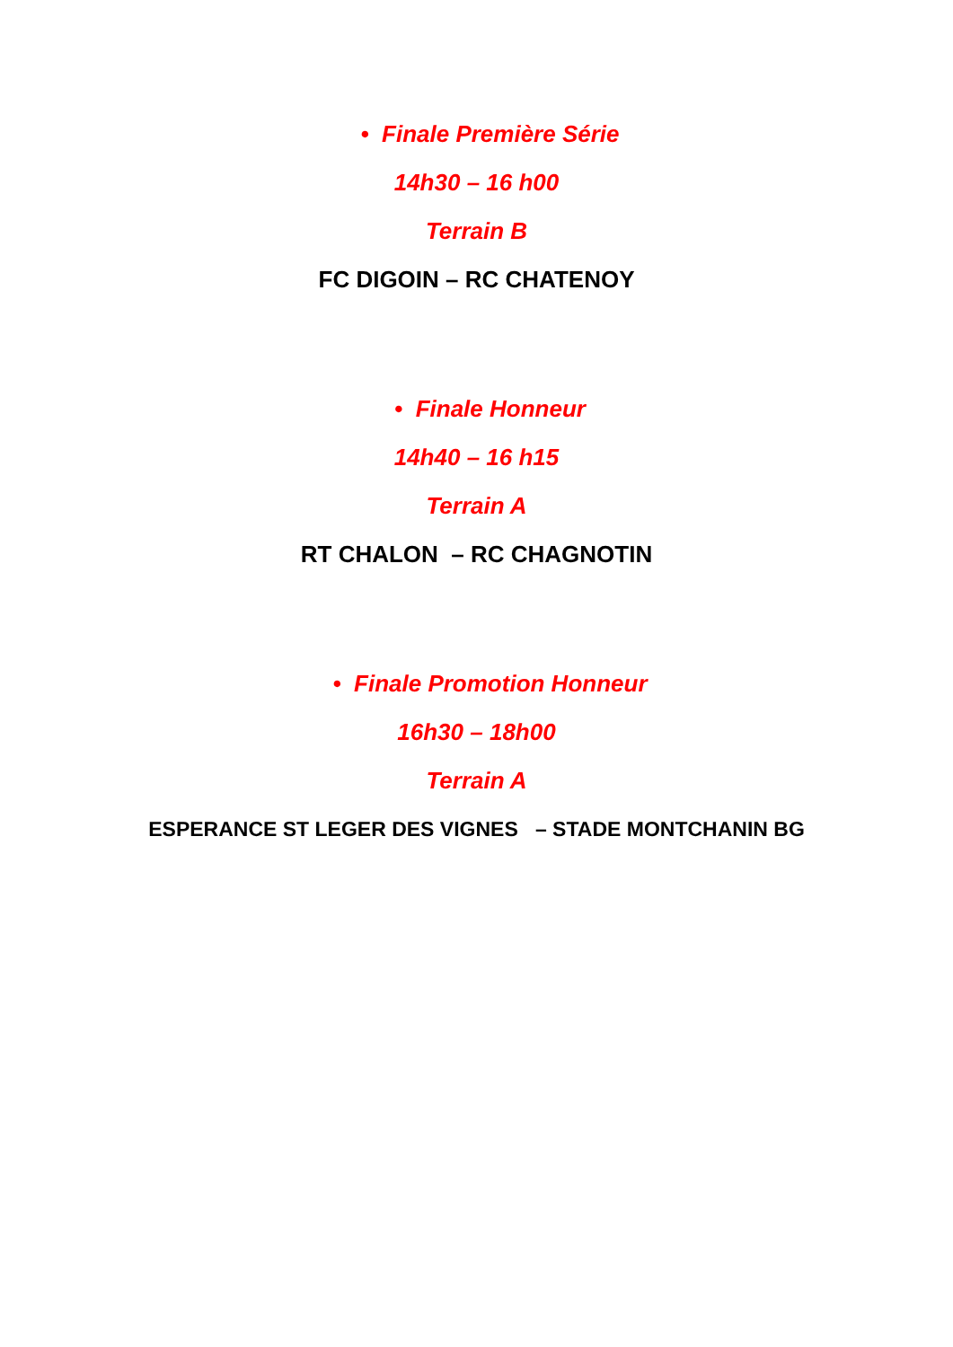• Finale Première Série
14h30 – 16 h00
Terrain B
FC DIGOIN – RC CHATENOY
• Finale Honneur
14h40 – 16 h15
Terrain A
RT CHALON – RC CHAGNOTIN
• Finale Promotion Honneur
16h30 – 18h00
Terrain A
ESPERANCE ST LEGER DES VIGNES – STADE MONTCHANIN BG